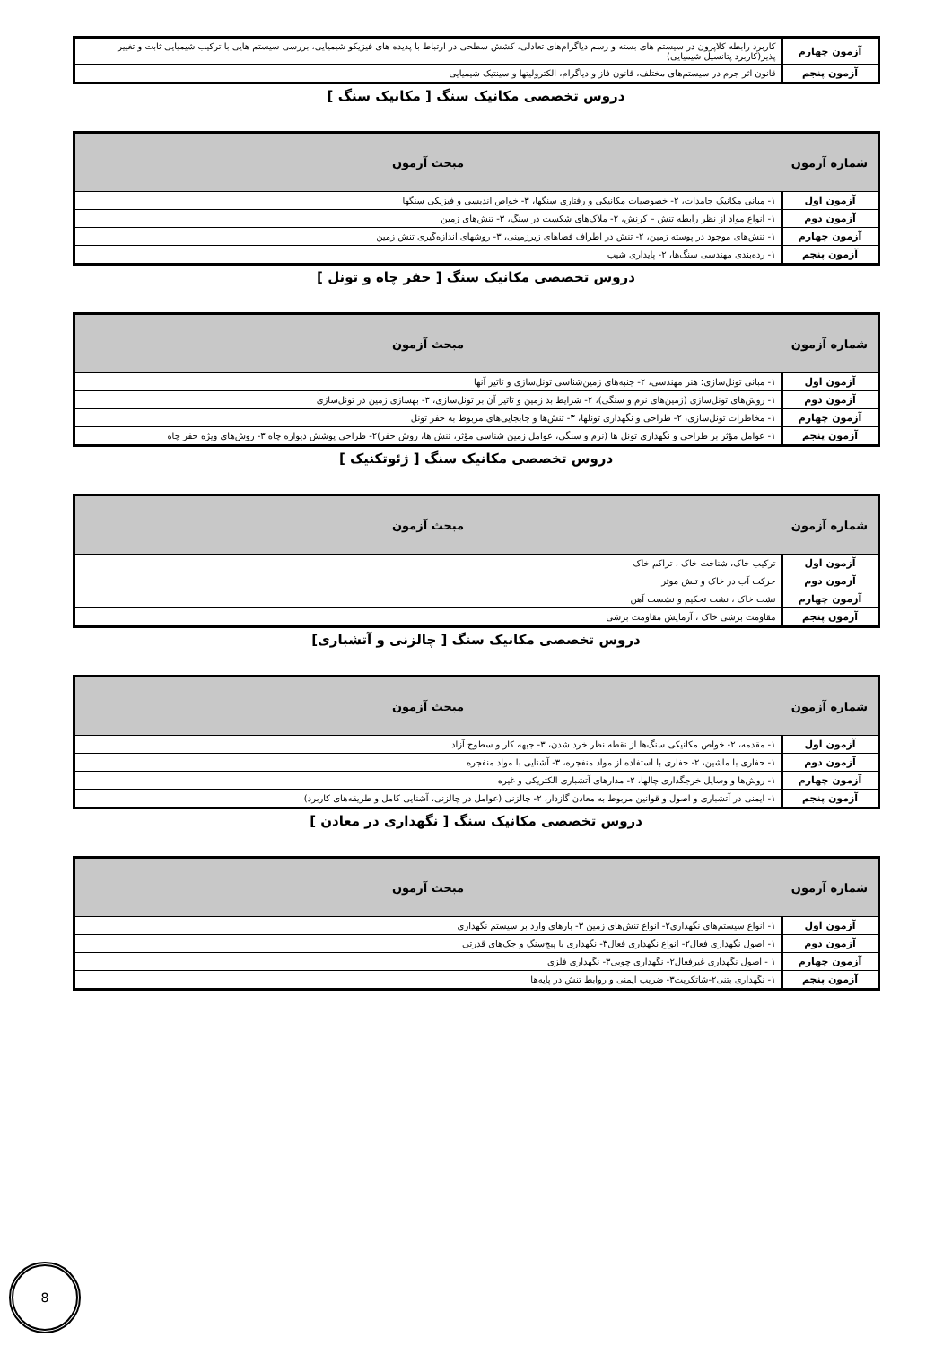| آزمون چهارم | کاربرد رابطه کلاپرون در سیستم های بسته و رسم دیاگرام‌های تعادلی، کشش سطحی در ارتباط با پدیده های فیزیکو شیمیایی، بررسی سیستم هایی با ترکیب شیمیایی ثابت و تغییر پذیر(کاربرد پتانسیل شیمیایی) |
| آزمون پنجم | قانون اثر جرم در سیستم‌های مختلف، قانون فاز و دیاگرام، الکترولیتها و سینتیک شیمیایی |
دروس تخصصی مکانیک سنگ [ مکانیک سنگ ]
| شماره آزمون | مبحث آزمون |
| --- | --- |
| آزمون اول | ۱- مبانی مکانیک جامدات، ۲- خصوصیات مکانیکی و رفتاری سنگها، ۳- خواص اندیسی و فیزیکی سنگها |
| آزمون دوم | ۱- انواع مواد از نظر رابطه تنش – کرنش، ۲- ملاک‌های شکست در سنگ، ۳- تنش‌های زمین |
| آزمون چهارم | ۱- تنش‌های موجود در پوسته زمین، ۲- تنش در اطراف فضاهای زیرزمینی، ۳- روشهای اندازه‌گیری تنش زمین |
| آزمون پنجم | ۱- رده‌بندی مهندسی سنگ‌ها، ۲- پایداری شیب |
دروس تخصصی مکانیک سنگ [ حفر چاه و تونل ]
| شماره آزمون | مبحث آزمون |
| --- | --- |
| آزمون اول | ۱- مبانی تونل‌سازی: هنر مهندسی، ۲- جنبه‌های زمین‌شناسی تونل‌سازی و تاثیر آنها |
| آزمون دوم | ۱- روش‌های تونل‌سازی (زمین‌های نرم و سنگی)، ۲- شرایط بد زمین و تاثیر آن بر تونل‌سازی، ۳- بهسازی زمین در تونل‌سازی |
| آزمون چهارم | ۱- مخاطرات تونل‌سازی، ۲- طراحی و نگهداری تونلها، ۳- تنش‌ها و جابجایی‌های مربوط به حفر تونل |
| آزمون پنجم | ۱- عوامل مؤثر بر طراحی و نگهداری تونل ها (نرم و سنگی، عوامل زمین شناسی مؤثر، تنش ها، روش حفر)۲- طراحی پوشش دیواره چاه ۳- روش‌های ویژه حفر چاه |
دروس تخصصی مکانیک سنگ [ ژئوتکنیک ]
| شماره آزمون | مبحث آزمون |
| --- | --- |
| آزمون اول | ترکیب خاک، شناخت خاک ، تراکم خاک |
| آزمون دوم | حرکت آب در خاک و تنش موثر |
| آزمون چهارم | نشت خاک ، نشت تحکیم و نشست آهن |
| آزمون پنجم | مقاومت برشی خاک ، آزمایش مقاومت برشی |
دروس تخصصی مکانیک سنگ [ چالزنی و آتشباری]
| شماره آزمون | مبحث آزمون |
| --- | --- |
| آزمون اول | ۱- مقدمه، ۲- خواص مکانیکی سنگ‌ها از نقطه نظر خرد شدن، ۳- جبهه کار و سطوح آزاد |
| آزمون دوم | ۱- حفاری با ماشین، ۲- حفاری با استفاده از مواد منفجره، ۳- آشنایی با مواد منفجره |
| آزمون چهارم | ۱- روش‌ها و وسایل خرجگذاری چالها، ۲- مدارهای آتشباری الکتریکی و غیره |
| آزمون پنجم | ۱- ایمنی در آتشباری و اصول و قوانین مربوط به معادن گازدار، ۲- چالزنی (عوامل در چالزنی، آشنایی کامل و طریقه‌های کاربرد) |
دروس تخصصی مکانیک سنگ [ نگهداری در معادن ]
| شماره آزمون | مبحث آزمون |
| --- | --- |
| آزمون اول | ۱- انواع سیستم‌های نگهداری۲- انواع تنش‌های زمین ۳- بارهای وارد بر سیستم نگهداری |
| آزمون دوم | ۱- اصول نگهداری فعال۲- انواع نگهداری فعال۳- نگهداری با پیچ‌سنگ و جک‌های قدرتی |
| آزمون چهارم | ۱ - اصول نگهداری غیرفعال۲- نگهداری چوبی۳- نگهداری فلزی |
| آزمون پنجم | ۱- نگهداری بتنی۲-شاتکریت۳- ضریب ایمنی و روابط تنش در پایه‌ها |
8